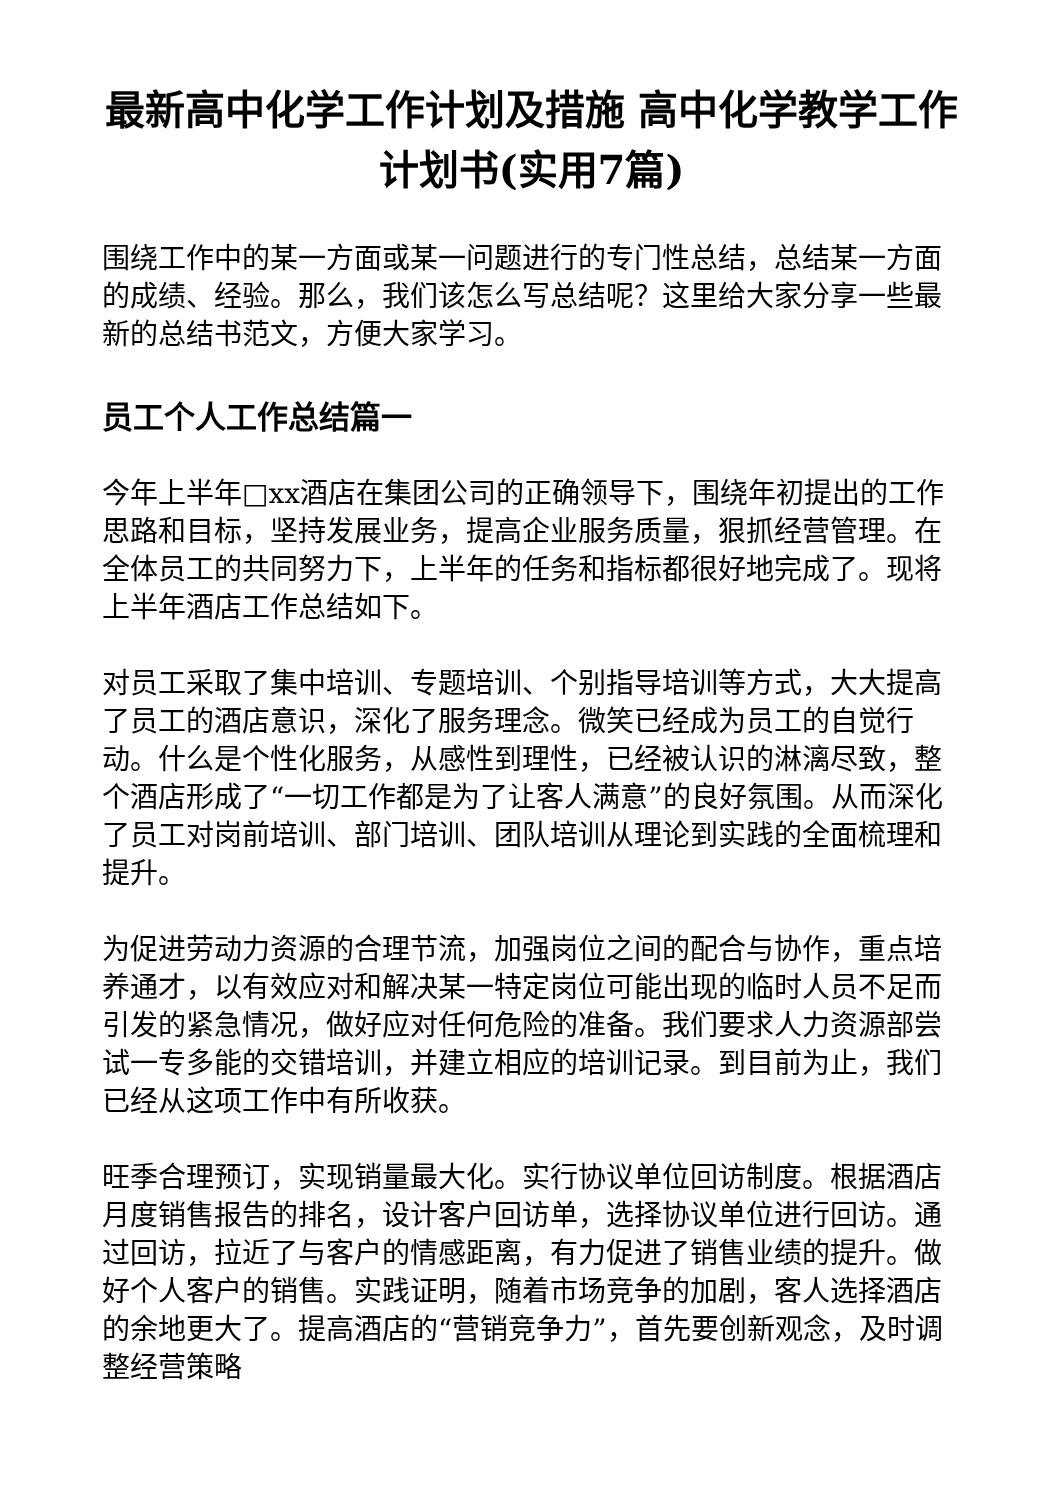最新高中化学工作计划及措施 高中化学教学工作计划书(实用7篇)
围绕工作中的某一方面或某一问题进行的专门性总结，总结某一方面的成绩、经验。那么，我们该怎么写总结呢？这里给大家分享一些最新的总结书范文，方便大家学习。
员工个人工作总结篇一
今年上半年□xx酒店在集团公司的正确领导下，围绕年初提出的工作思路和目标，坚持发展业务，提高企业服务质量，狠抓经营管理。在全体员工的共同努力下，上半年的任务和指标都很好地完成了。现将上半年酒店工作总结如下。
对员工采取了集中培训、专题培训、个别指导培训等方式，大大提高了员工的酒店意识，深化了服务理念。微笑已经成为员工的自觉行动。什么是个性化服务，从感性到理性，已经被认识的淋漓尽致，整个酒店形成了“一切工作都是为了让客人满意”的良好氛围。从而深化了员工对岗前培训、部门培训、团队培训从理论到实践的全面梳理和提升。
为促进劳动力资源的合理节流，加强岗位之间的配合与协作，重点培养通才，以有效应对和解决某一特定岗位可能出现的临时人员不足而引发的紧急情况，做好应对任何危险的准备。我们要求人力资源部尝试一专多能的交错培训，并建立相应的培训记录。到目前为止，我们已经从这项工作中有所收获。
旺季合理预订，实现销量最大化。实行协议单位回访制度。根据酒店月度销售报告的排名，设计客户回访单，选择协议单位进行回访。通过回访，拉近了与客户的情感距离，有力促进了销售业绩的提升。做好个人客户的销售。实践证明，随着市场竞争的加剧，客人选择酒店的余地更大了。提高酒店的“营销竞争力”，首先要创新观念，及时调整经营策略